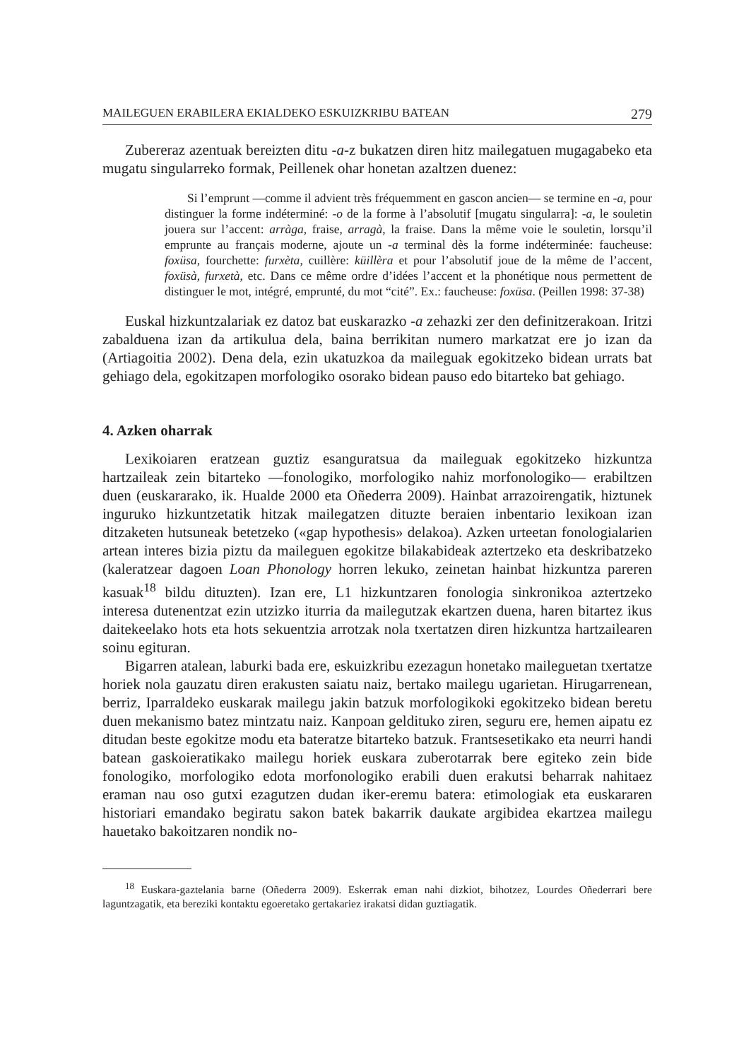MAILEGUEN ERABILERA EKIALDEKO ESKUIZKRIBU BATEAN 279
Zubereraz azentuak bereizten ditu -a-z bukatzen diren hitz mailegatuen mugagabeko eta mugatu singularreko formak, Peillenek ohar honetan azaltzen duenez:
Si l’emprunt —comme il advient très fréquemment en gascon ancien— se termine en -a, pour distinguer la forme indéterminé: -o de la forme à l’absolutif [mugatu singularra]: -a, le souletin jouera sur l’accent: arràga, fraise, arragà, la fraise. Dans la même voie le souletin, lorsqu’il emprunte au français moderne, ajoute un -a terminal dès la forme indéterminée: faucheuse: foxüsa, fourchette: furxèta, cuillère: küillèra et pour l’absolutif joue de la même de l’accent, foxüsà, furxetà, etc. Dans ce même ordre d’idées l’accent et la phonétique nous permettent de distinguer le mot, intégré, emprunté, du mot “cité”. Ex.: faucheuse: foxüsa. (Peillen 1998: 37-38)
Euskal hizkuntzalariak ez datoz bat euskarazko -a zehazki zer den definitzerakoan. Iritzi zabalduena izan da artikulua dela, baina berrikitan numero markatzat ere jo izan da (Artiagoitia 2002). Dena dela, ezin ukatuzkoa da maileguak egokitzeko bidean urrats bat gehiago dela, egokitzapen morfologiko osorako bidean pauso edo bitarteko bat gehiago.
4. Azken oharrak
Lexikoiaren eratzean guztiz esanguratsua da maileguak egokitzeko hizkuntza hartzaileak zein bitarteko —fonologiko, morfologiko nahiz morfonologiko— erabiltzen duen (euskararako, ik. Hualde 2000 eta Oñederra 2009). Hainbat arrazoirengatik, hiztunek inguruko hizkuntzetatik hitzak mailegatzen dituzte beraien inbentario lexikoan izan ditzaketen hutsuneak betetzeko («gap hypothesis» delakoa). Azken urteetan fonologialarien artean interes bizia piztu da mailegu­en egokitze bilakabideak aztertzeko eta deskribatzeko (kaleratzear dagoen Loan Phonology horren lekuko, zeinetan hainbat hizkuntza pareren kasuak<sup>18</sup> bildu dituzten). Izan ere, L1 hizkuntzaren fonologia sinkronikoa aztertzeko interesa dutenentzat ezin utzizko iturria da mailegutzak ekartzen duena, haren bitartez ikus daitekeelako hots eta hots sekuentzia arrotzak nola txertatzen diren hizkuntza hartzailearen soinu egituran.
Bigarren atalean, laburki bada ere, eskuizkribu ezezagun honetako maileguetan txertatze horiek nola gauzatu diren erakusten saiatu naiz, bertako mailegu ugarietan. Hirugarrenean, berriz, Iparraldeko euskarak mailegu jakin batzuk morfologikoki egokitzeko bidean beretu duen mekanismo batez mintzatu naiz. Kanpoan geldituko ziren, seguru ere, hemen aipatu ez ditudan beste egokitze modu eta bateratze bitarteko batzuk. Frantsesetikako eta neurri handi batean gaskoieratikako mailegu horiek euskara zuberotarrak bere egiteko zein bide fonologiko, morfologiko edota morfonologiko erabili duen erakutsi beharrak nahitaez eraman nau oso gutxi ezagutzen dudan iker-eremu batera: etimologiak eta euskararen historiari emandako begiratu sakon batek bakarrik daukate argibidea ekartzea mailegu hauetako bakoitzaren nondik no-
<sup>18</sup> Euskara-gaztelania barne (Oñederra 2009). Eskerrak eman nahi dizkiot, bihotzez, Lourdes Oñederrari bere laguntzagatik, eta bereziki kontaktu egoeretako gertakariez irakatsi didan guztiagatik.